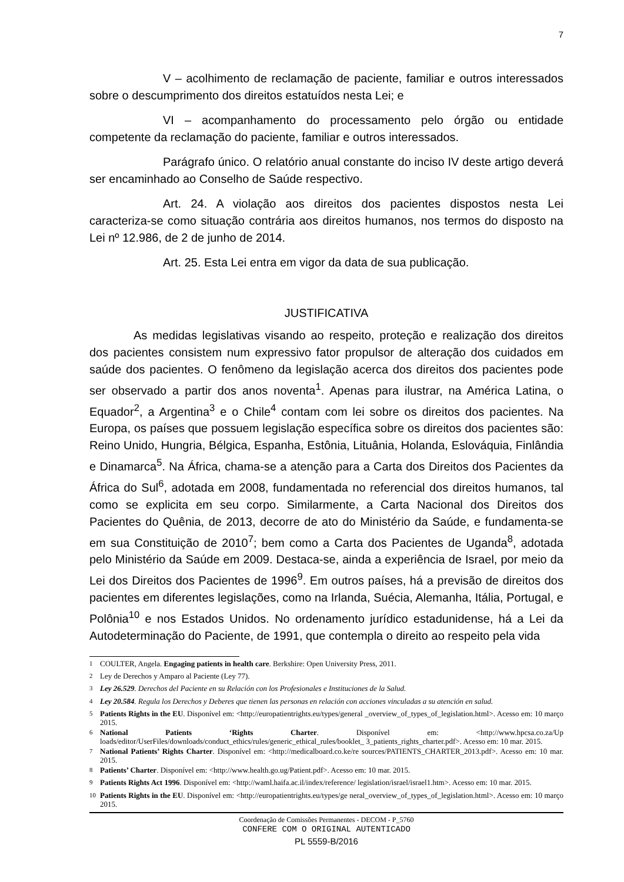7
V – acolhimento de reclamação de paciente, familiar e outros interessados sobre o descumprimento dos direitos estatuídos nesta Lei; e
VI – acompanhamento do processamento pelo órgão ou entidade competente da reclamação do paciente, familiar e outros interessados.
Parágrafo único. O relatório anual constante do inciso IV deste artigo deverá ser encaminhado ao Conselho de Saúde respectivo.
Art. 24. A violação aos direitos dos pacientes dispostos nesta Lei caracteriza-se como situação contrária aos direitos humanos, nos termos do disposto na Lei nº 12.986, de 2 de junho de 2014.
Art. 25. Esta Lei entra em vigor da data de sua publicação.
JUSTIFICATIVA
As medidas legislativas visando ao respeito, proteção e realização dos direitos dos pacientes consistem num expressivo fator propulsor de alteração dos cuidados em saúde dos pacientes. O fenômeno da legislação acerca dos direitos dos pacientes pode ser observado a partir dos anos noventa<sup>1</sup>. Apenas para ilustrar, na América Latina, o Equador<sup>2</sup>, a Argentina<sup>3</sup> e o Chile<sup>4</sup> contam com lei sobre os direitos dos pacientes. Na Europa, os países que possuem legislação específica sobre os direitos dos pacientes são: Reino Unido, Hungria, Bélgica, Espanha, Estônia, Lituânia, Holanda, Eslováquia, Finlândia e Dinamarca<sup>5</sup>. Na África, chama-se a atenção para a Carta dos Direitos dos Pacientes da África do Sul<sup>6</sup>, adotada em 2008, fundamentada no referencial dos direitos humanos, tal como se explicita em seu corpo. Similarmente, a Carta Nacional dos Direitos dos Pacientes do Quênia, de 2013, decorre de ato do Ministério da Saúde, e fundamenta-se em sua Constituição de 2010<sup>7</sup>; bem como a Carta dos Pacientes de Uganda<sup>8</sup>, adotada pelo Ministério da Saúde em 2009. Destaca-se, ainda a experiência de Israel, por meio da Lei dos Direitos dos Pacientes de 1996<sup>9</sup>. Em outros países, há a previsão de direitos dos pacientes em diferentes legislações, como na Irlanda, Suécia, Alemanha, Itália, Portugal, e Polônia<sup>10</sup> e nos Estados Unidos. No ordenamento jurídico estadunidense, há a Lei da Autodeterminação do Paciente, de 1991, que contempla o direito ao respeito pela vida
<sup>1</sup> COULTER, Angela. Engaging patients in health care. Berkshire: Open University Press, 2011.
<sup>2</sup> Ley de Derechos y Amparo al Paciente (Ley 77).
<sup>3</sup> Ley 26.529. Derechos del Paciente en su Relación con los Profesionales e Instituciones de la Salud.
<sup>4</sup> Ley 20.584. Regula los Derechos y Deberes que tienen las personas en relación con acciones vinculadas a su atención en salud.
<sup>5</sup> Patients Rights in the EU. Disponível em: <http://europatientrights.eu/types/general _overview_of_types_of_legislation.html>. Acesso em: 10 março 2015.
<sup>6</sup> National Patients ‘Rights Charter. Disponível em: <http://www.hpcsa.co.za/Up loads/editor/UserFiles/downloads/conduct_ethics/rules/generic_ethical_rules/booklet_ 3_patients_rights_charter.pdf>. Acesso em: 10 mar. 2015.
<sup>7</sup> National Patients’ Rights Charter. Disponível em: <http://medicalboard.co.ke/re sources/PATIENTS_CHARTER_2013.pdf>. Acesso em: 10 mar. 2015.
<sup>8</sup> Patients’ Charter. Disponível em: <http://www.health.go.ug/Patient.pdf>. Acesso em: 10 mar. 2015.
<sup>9</sup> Patients Rights Act 1996. Disponível em: <http://waml.haifa.ac.il/index/reference/ legislation/israel/israel1.htm>. Acesso em: 10 mar. 2015.
<sup>10</sup> Patients Rights in the EU. Disponível em: <http://europatientrights.eu/types/ge neral_overview_of_types_of_legislation.html>. Acesso em: 10 março 2015.
Coordenação de Comissões Permanentes - DECOM - P_5760
CONFERE COM O ORIGINAL AUTENTICADO
PL 5559-B/2016